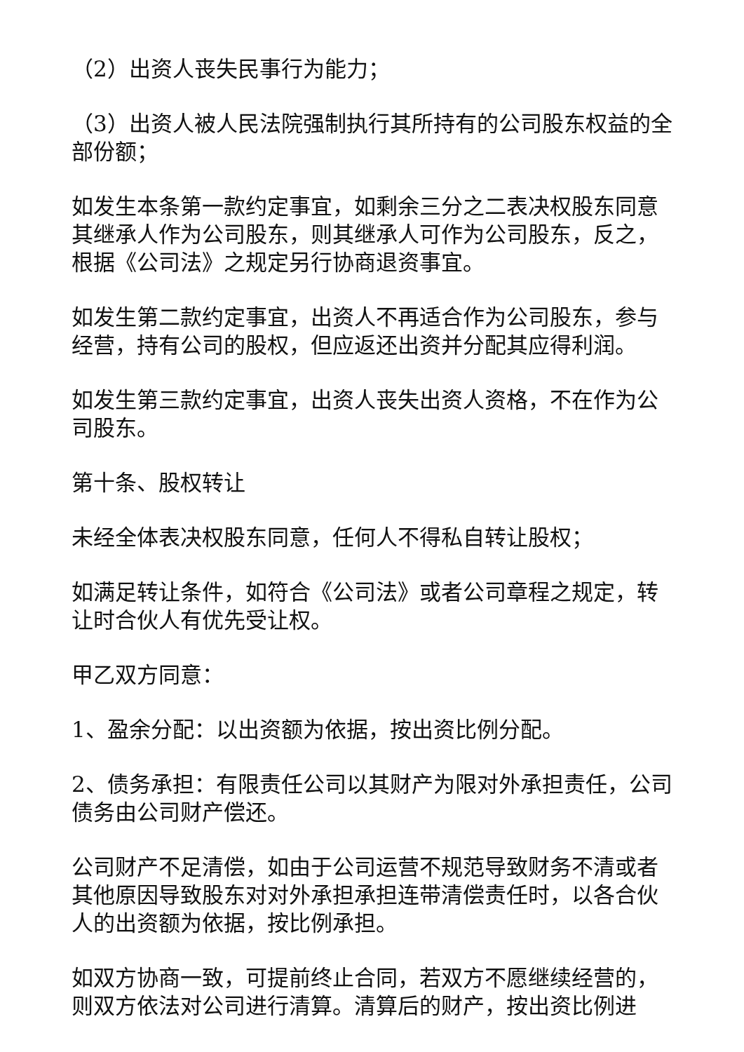（2）出资人丧失民事行为能力；
（3）出资人被人民法院强制执行其所持有的公司股东权益的全部份额；
如发生本条第一款约定事宜，如剩余三分之二表决权股东同意其继承人作为公司股东，则其继承人可作为公司股东，反之，根据《公司法》之规定另行协商退资事宜。
如发生第二款约定事宜，出资人不再适合作为公司股东，参与经营，持有公司的股权，但应返还出资并分配其应得利润。
如发生第三款约定事宜，出资人丧失出资人资格，不在作为公司股东。
第十条、股权转让
未经全体表决权股东同意，任何人不得私自转让股权；
如满足转让条件，如符合《公司法》或者公司章程之规定，转让时合伙人有优先受让权。
甲乙双方同意：
1、盈余分配：以出资额为依据，按出资比例分配。
2、债务承担：有限责任公司以其财产为限对外承担责任，公司债务由公司财产偿还。
公司财产不足清偿，如由于公司运营不规范导致财务不清或者其他原因导致股东对对外承担承担连带清偿责任时，以各合伙人的出资额为依据，按比例承担。
如双方协商一致，可提前终止合同，若双方不愿继续经营的，则双方依法对公司进行清算。清算后的财产，按出资比例进